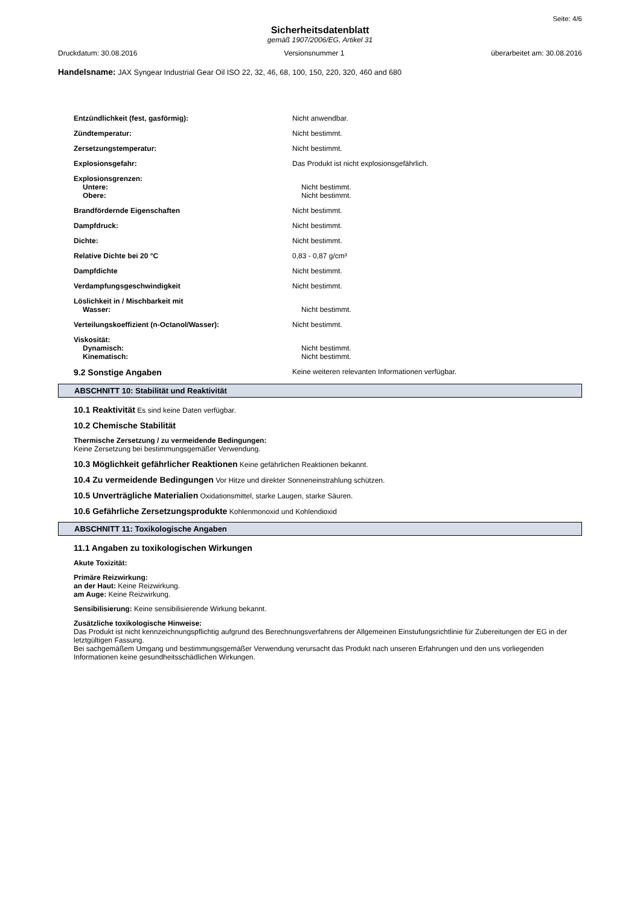Seite: 4/6
Sicherheitsdatenblatt
gemäß 1907/2006/EG, Artikel 31
Druckdatum: 30.08.2016 Versionsnummer 1 überarbeitet am: 30.08.2016
Handelsname: JAX Syngear Industrial Gear Oil ISO 22, 32, 46, 68, 100, 150, 220, 320, 460 and 680
Entzündlichkeit (fest, gasförmig): Nicht anwendbar.
Zündtemperatur: Nicht bestimmt.
Zersetzungstemperatur: Nicht bestimmt.
Explosionsgefahr: Das Produkt ist nicht explosionsgefährlich.
Explosionsgrenzen:
Untere: Nicht bestimmt.
Obere: Nicht bestimmt.
Brandfördernde Eigenschaften Nicht bestimmt.
Dampfdruck: Nicht bestimmt.
Dichte: Nicht bestimmt.
Relative Dichte bei 20 °C 0,83 - 0,87 g/cm³
Dampfdichte Nicht bestimmt.
Verdampfungsgeschwindigkeit Nicht bestimmt.
Löslichkeit in / Mischbarkeit mit
Wasser: Nicht bestimmt.
Verteilungskoeffizient (n-Octanol/Wasser): Nicht bestimmt.
Viskosität:
Dynamisch: Nicht bestimmt.
Kinematisch: Nicht bestimmt.
9.2 Sonstige Angaben Keine weiteren relevanten Informationen verfügbar.
ABSCHNITT 10: Stabilität und Reaktivität
10.1 Reaktivität Es sind keine Daten verfügbar.
10.2 Chemische Stabilität
Thermische Zersetzung / zu vermeidende Bedingungen:
Keine Zersetzung bei bestimmungsgemäßer Verwendung.
10.3 Möglichkeit gefährlicher Reaktionen Keine gefährlichen Reaktionen bekannt.
10.4 Zu vermeidende Bedingungen Vor Hitze und direkter Sonneneinstrahlung schützen.
10.5 Unverträgliche Materialien Oxidationsmittel, starke Laugen, starke Säuren.
10.6 Gefährliche Zersetzungsprodukte Kohlenmonoxid und Kohlendioxid
ABSCHNITT 11: Toxikologische Angaben
11.1 Angaben zu toxikologischen Wirkungen
Akute Toxizität:
Primäre Reizwirkung:
an der Haut: Keine Reizwirkung.
am Auge: Keine Reizwirkung.
Sensibilisierung: Keine sensibilisierende Wirkung bekannt.
Zusätzliche toxikologische Hinweise:
Das Produkt ist nicht kennzeichnungspflichtig aufgrund des Berechnungsverfahrens der Allgemeinen Einstufungsrichtlinie für Zubereitungen der EG in der letztgültigen Fassung.
Bei sachgemäßem Umgang und bestimmungsgemäßer Verwendung verursacht das Produkt nach unseren Erfahrungen und den uns vorliegenden Informationen keine gesundheitsschädlichen Wirkungen.